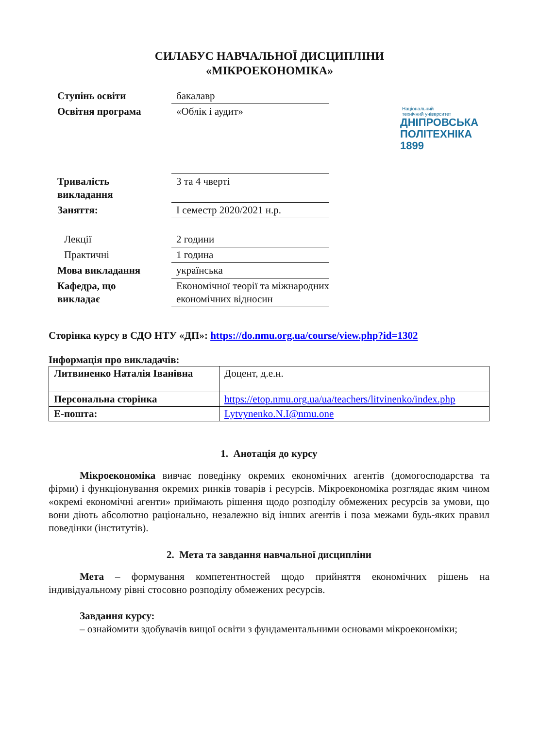СИЛАБУС НАВЧАЛЬНОЇ ДИСЦИПЛІНИ
«МІКРОЕКОНОМІКА»
| Ступінь освіти | бакалавр |
| Освітня програма | «Облік і аудит» |
| Тривалість викладання | 3 та 4 чверті |
| Заняття: | І семестр 2020/2021 н.р. |
| Лекції | 2 години |
| Практичні | 1 година |
| Мова викладання | українська |
| Кафедра, що викладає | Економічної теорії та міжнародних економічних відносин |
Національний
технічний університет
ДНІПРОВСЬКА
ПОЛІТЕХНІКА
1899
Сторінка курсу в СДО НТУ «ДП»: https://do.nmu.org.ua/course/view.php?id=1302
Інформація про викладачів:
| Литвиненко Наталія Іванівна | Доцент, д.е.н. |
| Персональна сторінка | https://etop.nmu.org.ua/ua/teachers/litvinenko/index.php |
| E-пошта: | Lytvynenko.N.I@nmu.one |
1. Анотація до курсу
Мікроекономіка вивчає поведінку окремих економічних агентів (домогосподарства та фірми) і функціонування окремих ринків товарів і ресурсів. Мікроекономіка розглядає яким чином «окремі економічні агенти» приймають рішення щодо розподілу обмежених ресурсів за умови, що вони діють абсолютно раціонально, незалежно від інших агентів і поза межами будь-яких правил поведінки (інститутів).
2. Мета та завдання навчальної дисципліни
Мета – формування компетентностей щодо прийняття економічних рішень на індивідуальному рівні стосовно розподілу обмежених ресурсів.
Завдання курсу:
– ознайомити здобувачів вищої освіти з фундаментальними основами мікроекономіки;